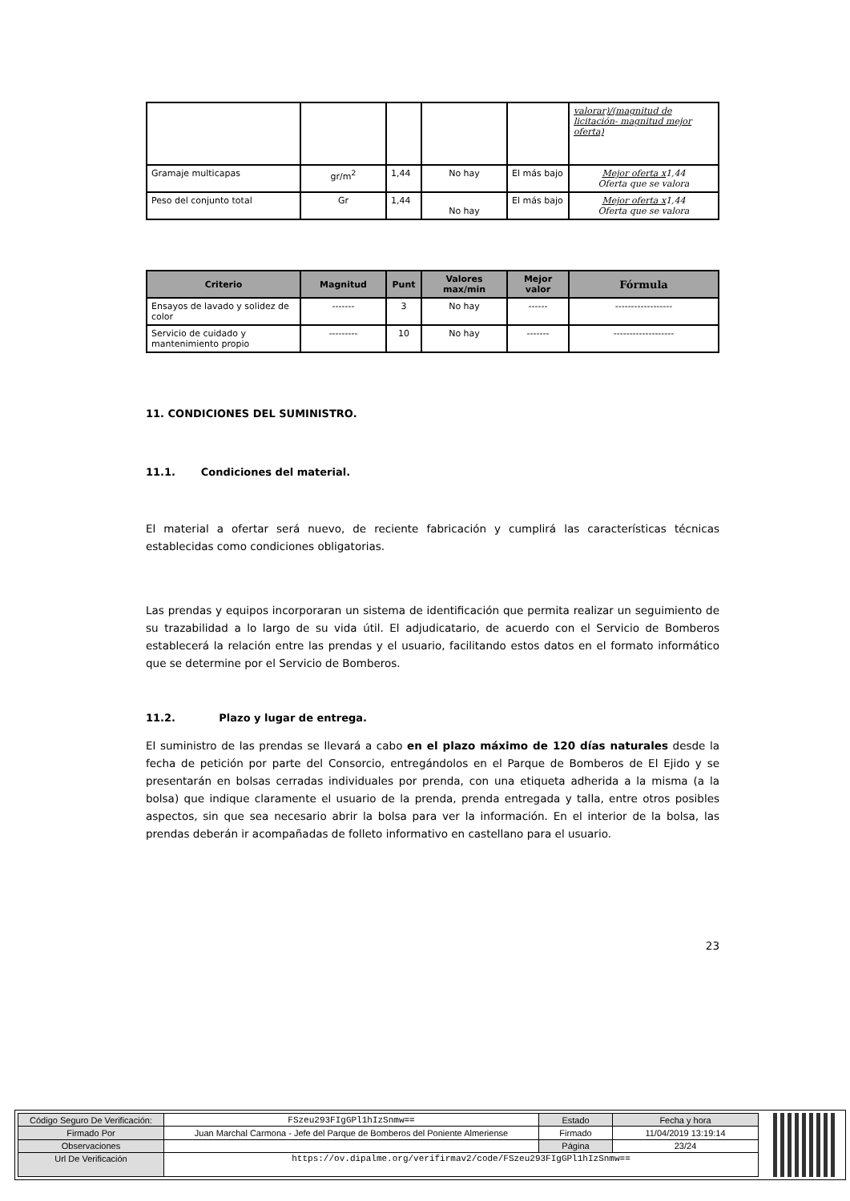| | | | | | valorar)/(magnitud de licitación- magnitud mejor oferta) |
| Gramaje multicapas | gr/m<sup>2</sup> | 1,44 | No hay | El más bajo | Mejor oferta x 1,44 Oferta que se valora |
| Peso del conjunto total | Gr | 1,44 | No hay | El más bajo | Mejor oferta x 1,44 Oferta que se valora |
| Criterio | Magnitud | Punt | Valores max/min | Mejor valor | Fórmula |
| --- | --- | --- | --- | --- | --- |
| Ensayos de lavado y solidez de color | ------- | 3 | No hay | ------ | ------------------ |
| Servicio de cuidado y mantenimiento propio | --------- | 10 | No hay | ------- | ------------------- |
11. CONDICIONES DEL SUMINISTRO.
11.1. Condiciones del material.
El material a ofertar será nuevo, de reciente fabricación y cumplirá las características técnicas establecidas como condiciones obligatorias.
Las prendas y equipos incorporaran un sistema de identificación que permita realizar un seguimiento de su trazabilidad a lo largo de su vida útil. El adjudicatario, de acuerdo con el Servicio de Bomberos establecerá la relación entre las prendas y el usuario, facilitando estos datos en el formato informático que se determine por el Servicio de Bomberos.
11.2. Plazo y lugar de entrega.
El suministro de las prendas se llevará a cabo en el plazo máximo de 120 días naturales desde la fecha de petición por parte del Consorcio, entregándolos en el Parque de Bomberos de El Ejido y se presentarán en bolsas cerradas individuales por prenda, con una etiqueta adherida a la misma (a la bolsa) que indique claramente el usuario de la prenda, prenda entregada y talla, entre otros posibles aspectos, sin que sea necesario abrir la bolsa para ver la información. En el interior de la bolsa, las prendas deberán ir acompañadas de folleto informativo en castellano para el usuario.
23
| Código Seguro De Verificación: | FSzeu293FIgGPl1hIzSnmw== | Estado | Fecha y hora |
| Firmado Por | Juan Marchal Carmona - Jefe del Parque de Bomberos del Poniente Almeriense | Firmado | 11/04/2019 13:19:14 |
| Observaciones | | Página | 23/24 |
| Url De Verificación | https://ov.dipalme.org/verifirmav2/code/FSzeu293FIgGPl1hIzSnmw== | | |